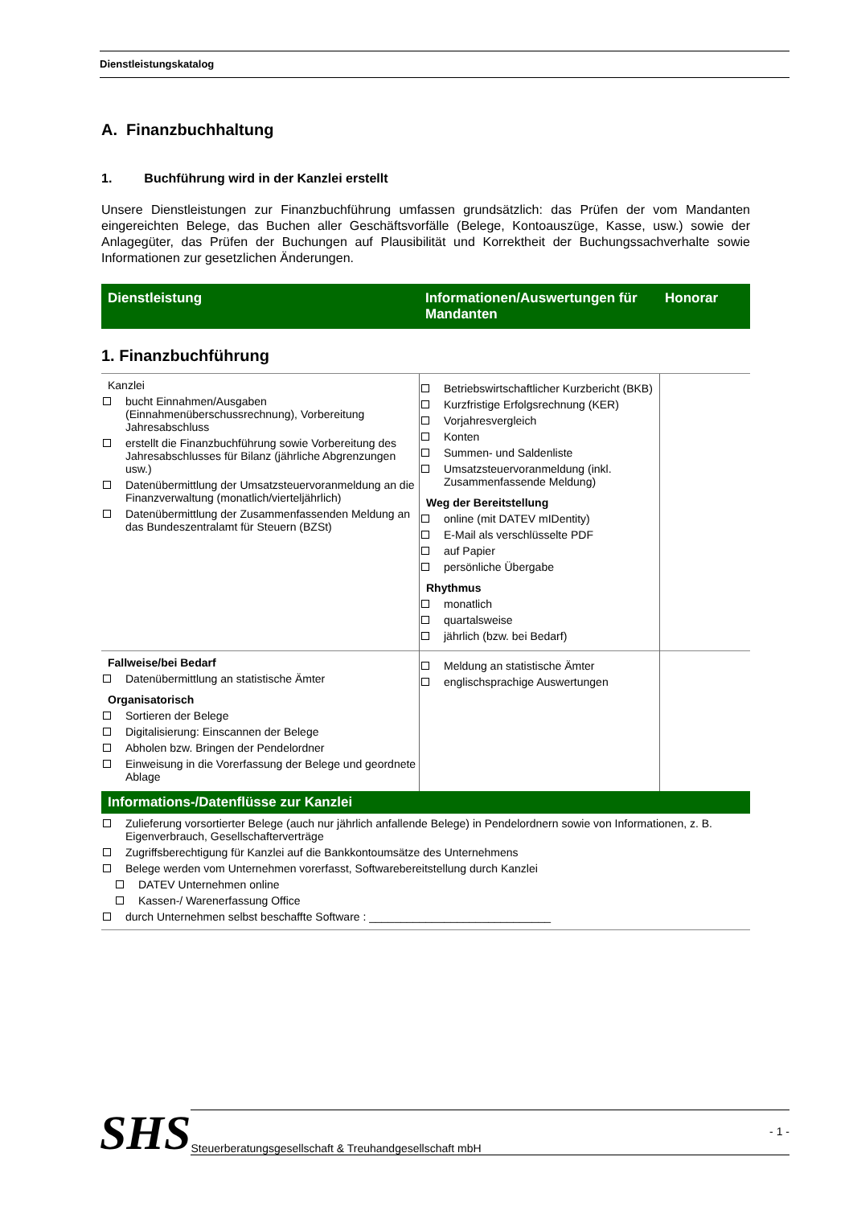Dienstleistungskatalog
A. Finanzbuchhaltung
1. Buchführung wird in der Kanzlei erstellt
Unsere Dienstleistungen zur Finanzbuchführung umfassen grundsätzlich: das Prüfen der vom Mandanten eingereichten Belege, das Buchen aller Geschäftsvorfälle (Belege, Kontoauszüge, Kasse, usw.) sowie der Anlagegüter, das Prüfen der Buchungen auf Plausibilität und Korrektheit der Buchungssachverhalte sowie Informationen zur gesetzlichen Änderungen.
Dienstleistung Informationen/Auswertungen für Mandanten
Honorar
1. Finanzbuchführung
| Kanzlei bucht Einnahmen/Ausgaben (Einnahmenüberschussrechnung), Vorbereitung Jahresabschluss erstellt die Finanzbuchführung sowie Vorbereitung des Jahresabschlusses für Bilanz (jährliche Abgrenzungen usw.) Datenübermittlung der Umsatzsteuervoranmeldung an die Finanzverwaltung (monatlich/vierteljährlich) Datenübermittlung der Zusammenfassenden Meldung an das Bundeszentralamt für Steuern (BZSt) | Betriebswirtschaftlicher Kurzbericht (BKB) Kurzfristige Erfolgsrechnung (KER) Vorjahresvergleich Konten Summen- und Saldenliste Umsatzsteuervoranmeldung (inkl. Zusammenfassende Meldung) Weg der Bereitstellung online (mit DATEV mIDentity) E-Mail als verschlüsselte PDF auf Papier persönliche Übergabe Rhythmus monatlich quartalsweise jährlich (bzw. bei Bedarf) | |
| Fallweise/bei Bedarf Datenübermittlung an statistische Ämter Organisatorisch Sortieren der Belege Digitalisierung: Einscannen der Belege Abholen bzw. Bringen der Pendelordner Einweisung in die Vorerfassung der Belege und geordnete Ablage | Meldung an statistische Ämter englischsprachige Auswertungen | |
Informations-/Datenflüsse zur Kanzlei
Zulieferung vorsortierter Belege (auch nur jährlich anfallende Belege) in Pendelordnern sowie von Informationen, z. B. Eigenverbrauch, Gesellschafterverträge
Zugriffsberechtigung für Kanzlei auf die Bankkontoumsätze des Unternehmens
Belege werden vom Unternehmen vorerfasst, Softwarebereitstellung durch Kanzlei
DATEV Unternehmen online
Kassen-/ Warenerfassung Office
durch Unternehmen selbst beschaffte Software : _____________________________
SHS
Steuerberatungsgesellschaft & Treuhandgesellschaft mbH - 1 -